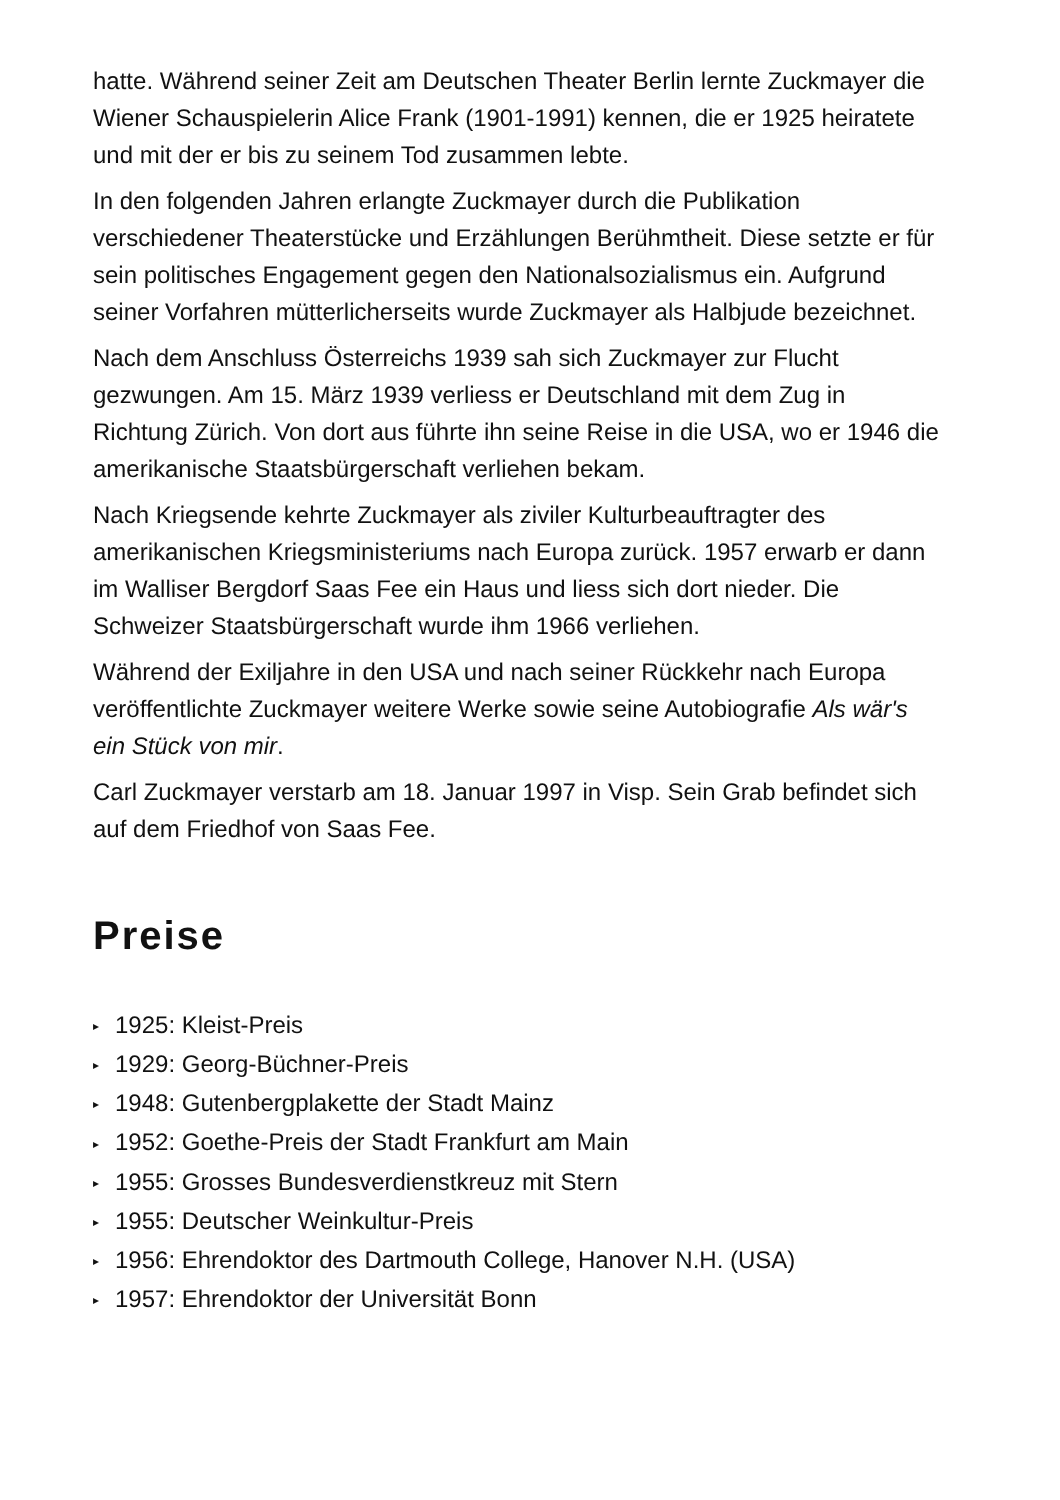hatte. Während seiner Zeit am Deutschen Theater Berlin lernte Zuckmayer die Wiener Schauspielerin Alice Frank (1901-1991) kennen, die er 1925 heiratete und mit der er bis zu seinem Tod zusammen lebte.
In den folgenden Jahren erlangte Zuckmayer durch die Publikation verschiedener Theaterstücke und Erzählungen Berühmtheit. Diese setzte er für sein politisches Engagement gegen den Nationalsozialismus ein. Aufgrund seiner Vorfahren mütterlicherseits wurde Zuckmayer als Halbjude bezeichnet.
Nach dem Anschluss Österreichs 1939 sah sich Zuckmayer zur Flucht gezwungen. Am 15. März 1939 verliess er Deutschland mit dem Zug in Richtung Zürich. Von dort aus führte ihn seine Reise in die USA, wo er 1946 die amerikanische Staatsbürgerschaft verliehen bekam.
Nach Kriegsende kehrte Zuckmayer als ziviler Kulturbeauftragter des amerikanischen Kriegsministeriums nach Europa zurück. 1957 erwarb er dann im Walliser Bergdorf Saas Fee ein Haus und liess sich dort nieder. Die Schweizer Staatsbürgerschaft wurde ihm 1966 verliehen.
Während der Exiljahre in den USA und nach seiner Rückkehr nach Europa veröffentlichte Zuckmayer weitere Werke sowie seine Autobiografie Als wär's ein Stück von mir.
Carl Zuckmayer verstarb am 18. Januar 1997 in Visp. Sein Grab befindet sich auf dem Friedhof von Saas Fee.
Preise
▸ 1925: Kleist-Preis
▸ 1929: Georg-Büchner-Preis
▸ 1948: Gutenbergplakette der Stadt Mainz
▸ 1952: Goethe-Preis der Stadt Frankfurt am Main
▸ 1955: Grosses Bundesverdienstkreuz mit Stern
▸ 1955: Deutscher Weinkultur-Preis
▸ 1956: Ehrendoktor des Dartmouth College, Hanover N.H. (USA)
▸ 1957: Ehrendoktor der Universität Bonn